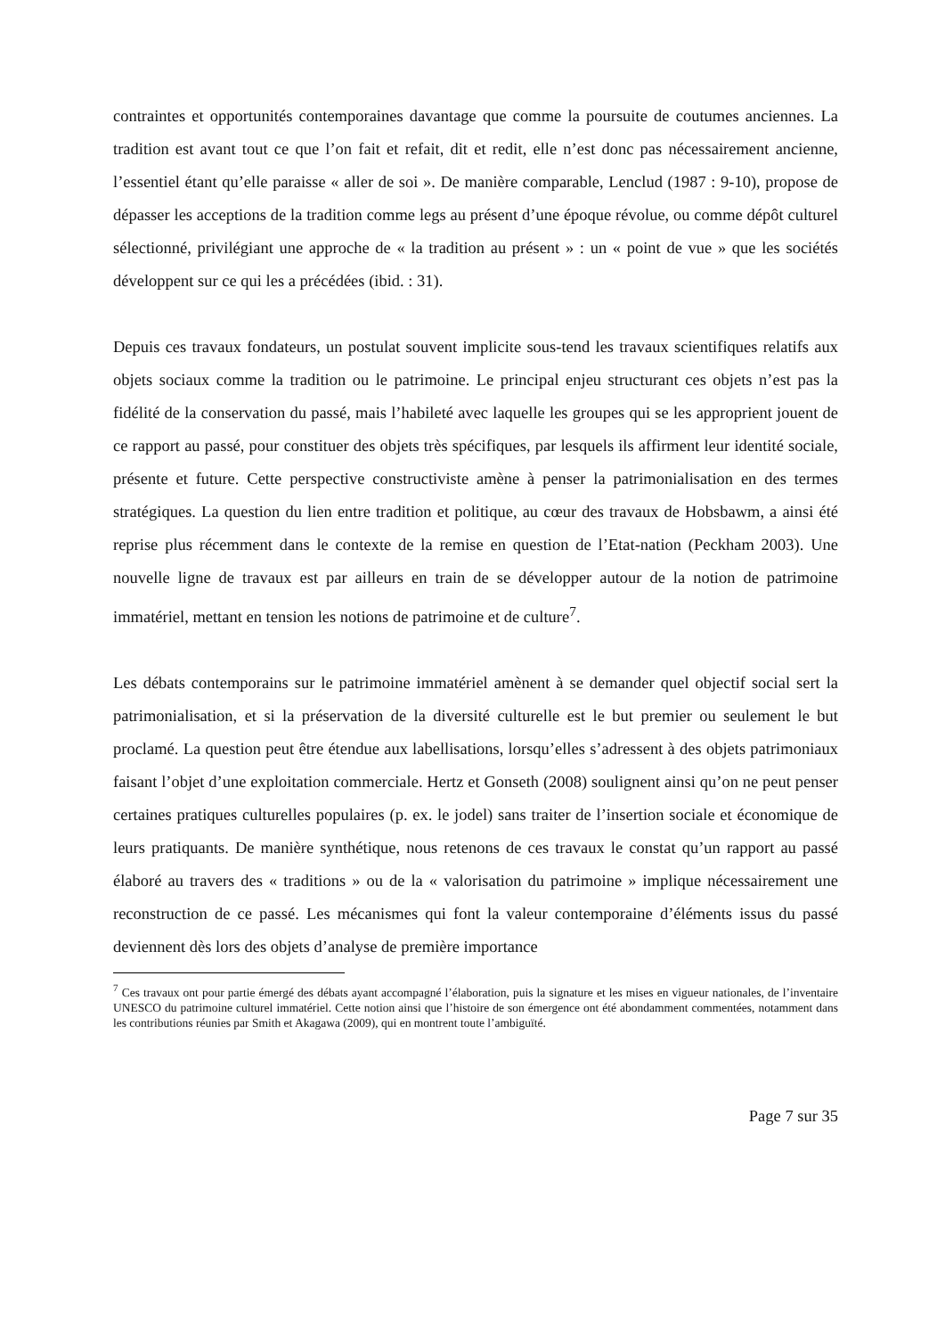contraintes et opportunités contemporaines davantage que comme la poursuite de coutumes anciennes. La tradition est avant tout ce que l’on fait et refait, dit et redit, elle n’est donc pas nécessairement ancienne, l’essentiel étant qu’elle paraisse « aller de soi ». De manière comparable, Lenclud (1987 : 9-10), propose de dépasser les acceptions de la tradition comme legs au présent d’une époque révolue, ou comme dépôt culturel sélectionné, privilégiant une approche de « la tradition au présent » : un « point de vue » que les sociétés développent sur ce qui les a précédées (ibid. : 31).
Depuis ces travaux fondateurs, un postulat souvent implicite sous-tend les travaux scientifiques relatifs aux objets sociaux comme la tradition ou le patrimoine. Le principal enjeu structurant ces objets n’est pas la fidélité de la conservation du passé, mais l’habileté avec laquelle les groupes qui se les approprient jouent de ce rapport au passé, pour constituer des objets très spécifiques, par lesquels ils affirment leur identité sociale, présente et future. Cette perspective constructiviste amène à penser la patrimonialisation en des termes stratégiques. La question du lien entre tradition et politique, au cœur des travaux de Hobsbawm, a ainsi été reprise plus récemment dans le contexte de la remise en question de l’Etat-nation (Peckham 2003). Une nouvelle ligne de travaux est par ailleurs en train de se développer autour de la notion de patrimoine immatériel, mettant en tension les notions de patrimoine et de culture<sup>7</sup>.
Les débats contemporains sur le patrimoine immatériel amènent à se demander quel objectif social sert la patrimonialisation, et si la préservation de la diversité culturelle est le but premier ou seulement le but proclamé. La question peut être étendue aux labellisations, lorsqu’elles s’adressent à des objets patrimoniaux faisant l’objet d’une exploitation commerciale. Hertz et Gonseth (2008) soulignent ainsi qu’on ne peut penser certaines pratiques culturelles populaires (p. ex. le jodel) sans traiter de l’insertion sociale et économique de leurs pratiquants. De manière synthétique, nous retenons de ces travaux le constat qu’un rapport au passé élaboré au travers des « traditions » ou de la « valorisation du patrimoine » implique nécessairement une reconstruction de ce passé. Les mécanismes qui font la valeur contemporaine d’éléments issus du passé deviennent dès lors des objets d’analyse de première importance
<sup>7</sup> Ces travaux ont pour partie émergé des débats ayant accompagné l’élaboration, puis la signature et les mises en vigueur nationales, de l’inventaire UNESCO du patrimoine culturel immatériel. Cette notion ainsi que l’histoire de son émergence ont été abondamment commentées, notamment dans les contributions réunies par Smith et Akagawa (2009), qui en montrent toute l’ambiguïté.
Page 7 sur 35